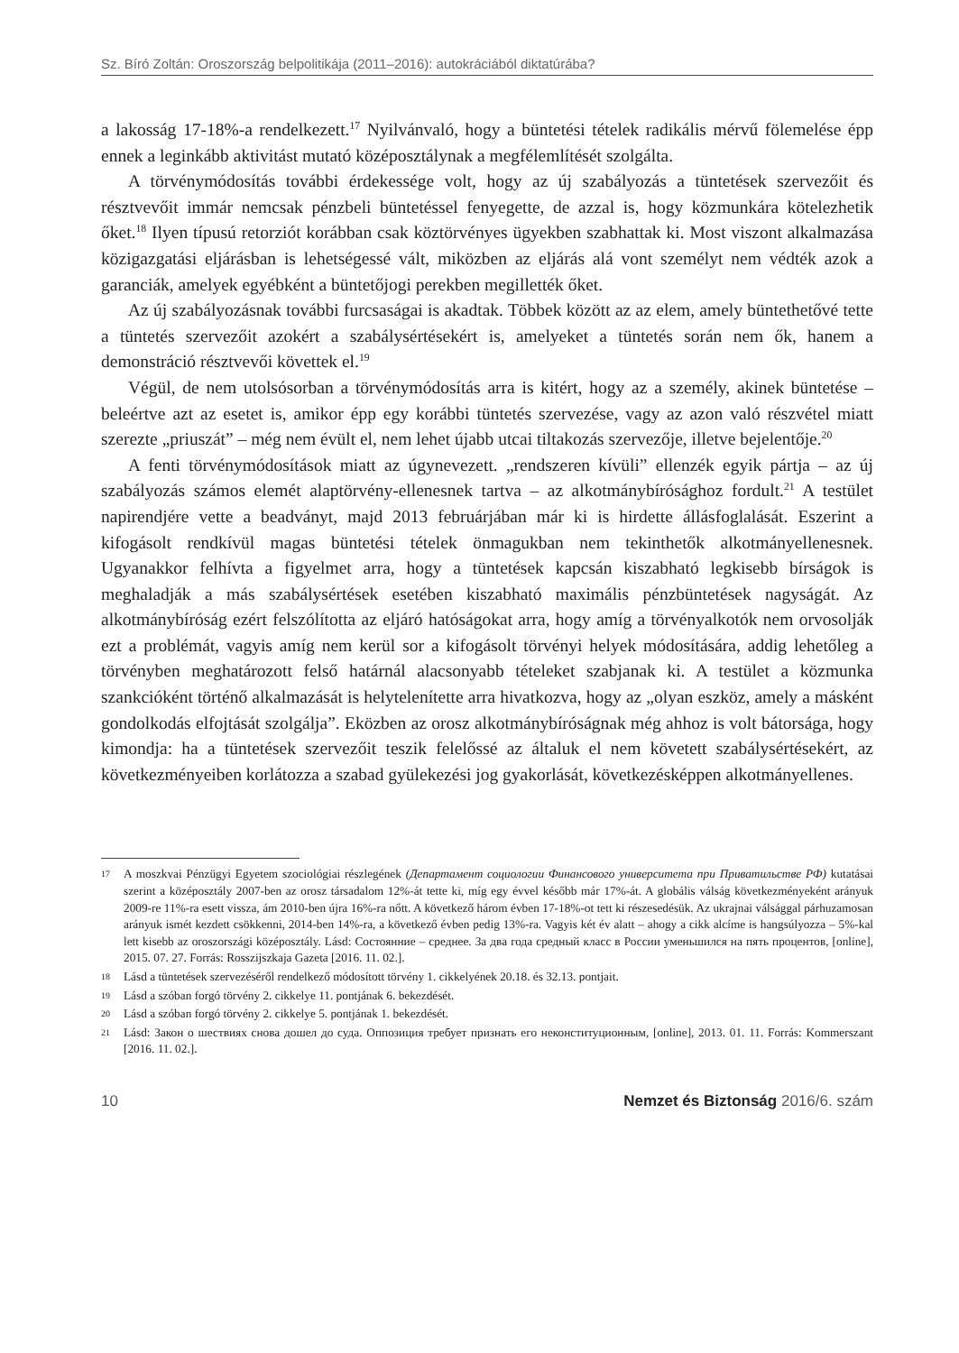Sz. Bíró Zoltán: Oroszország belpolitikája (2011–2016): autokráciából diktatúrába?
a lakosság 17-18%-a rendelkezett.<sup>17</sup> Nyilvánvaló, hogy a büntetési tételek radikális mérvű fölemelése épp ennek a leginkább aktivitást mutató középosztálynak a megfélemlítését szolgálta.
A törvénymódosítás további érdekessége volt, hogy az új szabályozás a tüntetések szervezőit és résztvevőit immár nemcsak pénzbeli büntetéssel fenyegette, de azzal is, hogy közmunkára kötelezhetik őket.<sup>18</sup> Ilyen típusú retorziót korábban csak köztörvényes ügyekben szabhattak ki. Most viszont alkalmazása közigazgatási eljárásban is lehetségessé vált, miközben az eljárás alá vont személyt nem védték azok a garanciák, amelyek egyébként a büntetőjogi perekben megillették őket.
Az új szabályozásnak további furcsaságai is akadtak. Többek között az az elem, amely büntethetővé tette a tüntetés szervezőit azokért a szabálysértésekért is, amelyeket a tüntetés során nem ők, hanem a demonstráció résztvevői követtek el.<sup>19</sup>
Végül, de nem utolsósorban a törvénymódosítás arra is kitért, hogy az a személy, akinek büntetése – beleértve azt az esetet is, amikor épp egy korábbi tüntetés szervezése, vagy az azon való részvétel miatt szerezte „priuszát” – még nem évült el, nem lehet újabb utcai tiltakozás szervezője, illetve bejelentője.<sup>20</sup>
A fenti törvénymódosítások miatt az úgynevezett. „rendszeren kívüli” ellenzék egyik pártja – az új szabályozás számos elemét alaptörvény-ellenesnek tartva – az alkotmánybírósághoz fordult.<sup>21</sup> A testület napirendjére vette a beadványt, majd 2013 februárjában már ki is hirdette állásfoglalását. Eszerint a kifogásolt rendkívül magas büntetési tételek önmagukban nem tekinthetők alkotmányellenesnek. Ugyanakkor felhívta a figyelmet arra, hogy a tüntetések kapcsán kiszabható legkisebb bírságok is meghaladják a más szabálysértések esetében kiszabható maximális pénzbüntetések nagyságát. Az alkotmánybíróság ezért felszólította az eljáró hatóságokat arra, hogy amíg a törvényalkotók nem orvosolják ezt a problémát, vagyis amíg nem kerül sor a kifogásolt törvényi helyek módosítására, addig lehetőleg a törvényben meghatározott felső határnál alacsonyabb tételeket szabjanak ki. A testület a közmunka szankcióként történő alkalmazását is helytelenítette arra hivatkozva, hogy az „olyan eszköz, amely a másként gondolkodás elfojtását szolgálja”. Eközben az orosz alkotmánybíróságnak még ahhoz is volt bátorsága, hogy kimondja: ha a tüntetések szervezőit teszik felelőssé az általuk el nem követett szabálysértésekért, az következményeiben korlátozza a szabad gyülekezési jog gyakorlását, következésképpen alkotmányellenes.
17 A moszkvai Pénzügyi Egyetem szociológiai részlegének (Департамент социологии Финансового университета при Приватильстве РФ) kutatásai szerint a középosztály 2007-ben az orosz társadalom 12%-át tette ki, míg egy évvel később már 17%-át. A globális válság következményeként arányuk 2009-re 11%-ra esett vissza, ám 2010-ben újra 16%-ra nőtt. A következő három évben 17-18%-ot tett ki részesedésük. Az ukrajnai válsággal párhuzamosan arányuk ismét kezdett csökkenni, 2014-ben 14%-ra, a következő évben pedig 13%-ra. Vagyis két év alatt – ahogy a cikk alcíme is hangsúlyozza – 5%-kal lett kisebb az oroszországi középosztály. Lásd: Состоянние – среднее. За два года средный класс в России уменьшился на пять процентов, [online], 2015. 07. 27. Forrás: Rosszijszkaja Gazeta [2016. 11. 02.].
18 Lásd a tüntetések szervezéséről rendelkező módosított törvény 1. cikkelyének 20.18. és 32.13. pontjait.
19 Lásd a szóban forgó törvény 2. cikkelye 11. pontjának 6. bekezdését.
20 Lásd a szóban forgó törvény 2. cikkelye 5. pontjának 1. bekezdését.
21 Lásd: Закон о шествиях снова дошел до суда. Оппозиция требует признать его неконституционным, [online], 2013. 01. 11. Forrás: Kommerszant [2016. 11. 02.].
10 Nemzet és Biztonság 2016/6. szám